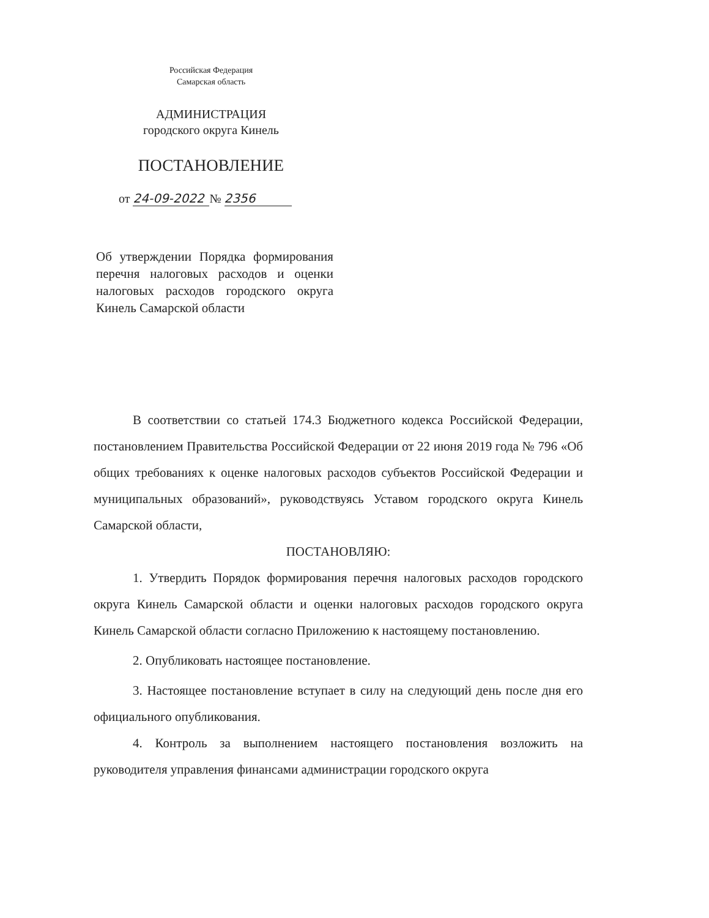Российская Федерация
Самарская область
АДМИНИСТРАЦИЯ
городского округа Кинель
ПОСТАНОВЛЕНИЕ
от 24-09-2022 № 2356
Об утверждении Порядка формирования перечня налоговых расходов и оценки налоговых расходов городского округа Кинель Самарской области
В соответствии со статьей 174.3 Бюджетного кодекса Российской Федерации, постановлением Правительства Российской Федерации от 22 июня 2019 года № 796 «Об общих требованиях к оценке налоговых расходов субъектов Российской Федерации и муниципальных образований», руководствуясь Уставом городского округа Кинель Самарской области,
ПОСТАНОВЛЯЮ:
1. Утвердить Порядок формирования перечня налоговых расходов городского округа Кинель Самарской области и оценки налоговых расходов городского округа Кинель Самарской области согласно Приложению к настоящему постановлению.
2. Опубликовать настоящее постановление.
3. Настоящее постановление вступает в силу на следующий день после дня его официального опубликования.
4. Контроль за выполнением настоящего постановления возложить на руководителя управления финансами администрации городского округа